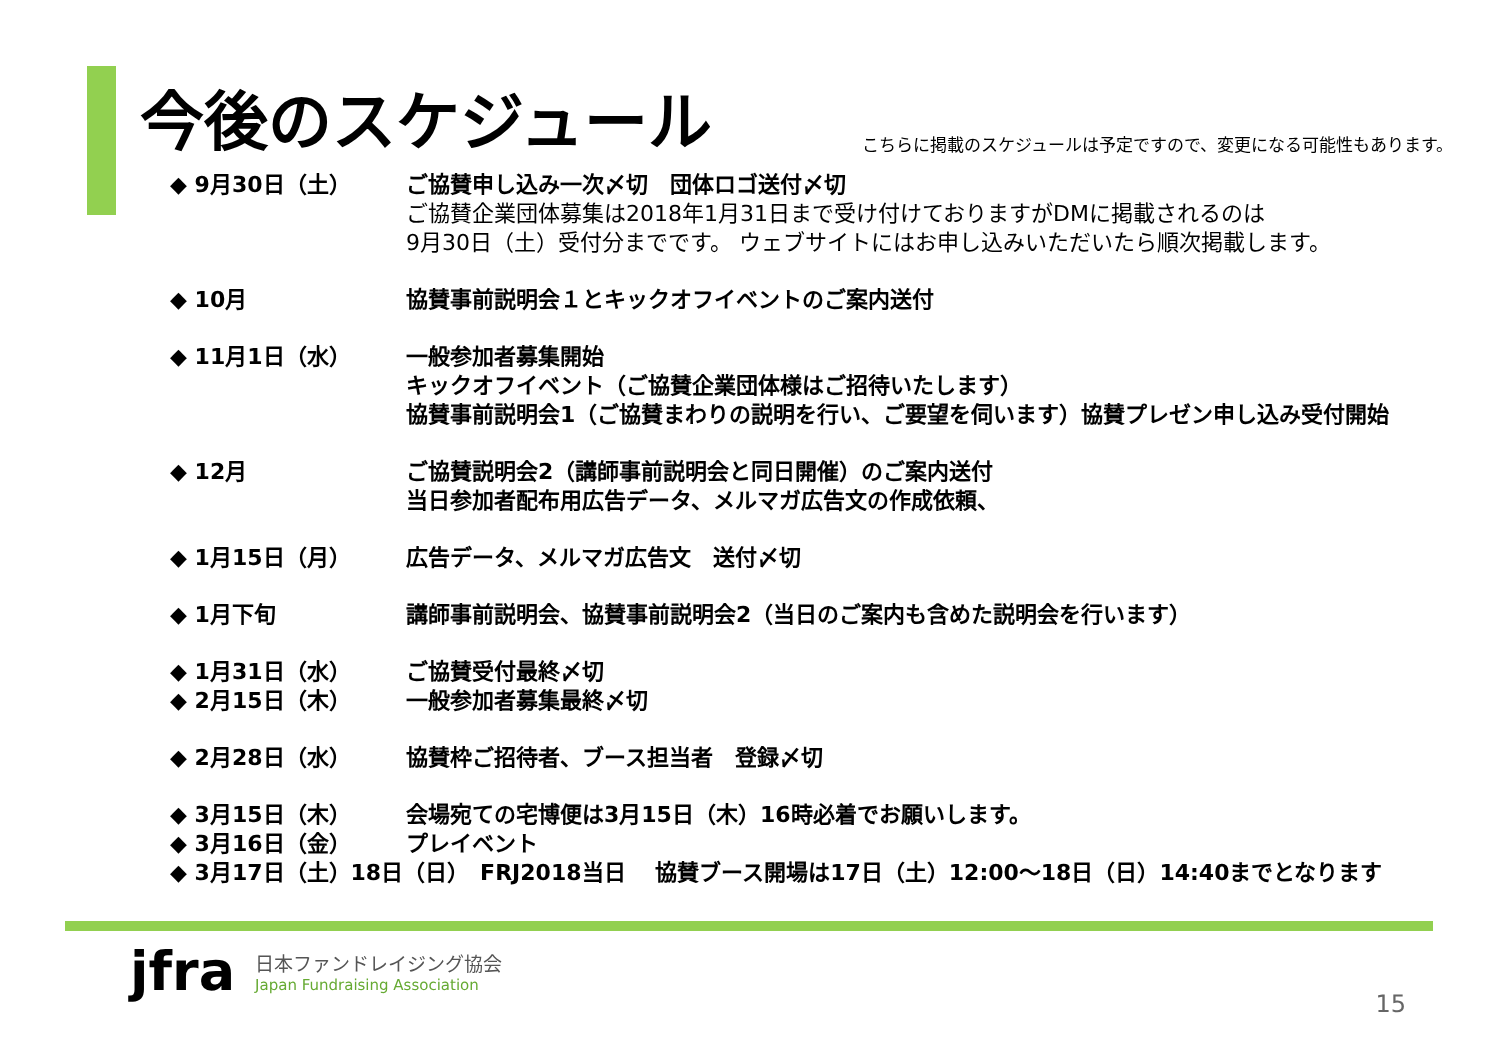今後のスケジュール
こちらに掲載のスケジュールは予定ですので、変更になる可能性もあります。
◆ 9月30日（土） ご協賛申し込み一次〆切　団体ロゴ送付〆切
ご協賛企業団体募集は2018年1月31日まで受け付けておりますがDMに掲載されるのは
9月30日（土）受付分までです。 ウェブサイトにはお申し込みいただいたら順次掲載します。
◆ 10月 協賛事前説明会１とキックオフイベントのご案内送付
◆ 11月1日（水） 一般参加者募集開始
キックオフイベント（ご協賛企業団体様はご招待いたします）
協賛事前説明会1（ご協賛まわりの説明を行い、ご要望を伺います）協賛プレゼン申し込み受付開始
◆ 12月 ご協賛説明会2（講師事前説明会と同日開催）のご案内送付
当日参加者配布用広告データ、メルマガ広告文の作成依頼、
◆ 1月15日（月） 広告データ、メルマガ広告文　送付〆切
◆ 1月下旬 講師事前説明会、協賛事前説明会2（当日のご案内も含めた説明会を行います）
◆ 1月31日（水） ご協賛受付最終〆切
◆ 2月15日（木） 一般参加者募集最終〆切
◆ 2月28日（水） 協賛枠ご招待者、ブース担当者　登録〆切
◆ 3月15日（木） 会場宛ての宅博便は3月15日（木）16時必着でお願いします。
◆ 3月16日（金） プレイベント
◆ 3月17日（土）18日（日）　FRJ2018当日　 協賛ブース開場は17日（土）12:00～18日（日）14:40までとなります
jfra
日本ファンドレイジング協会
Japan Fundraising Association
15